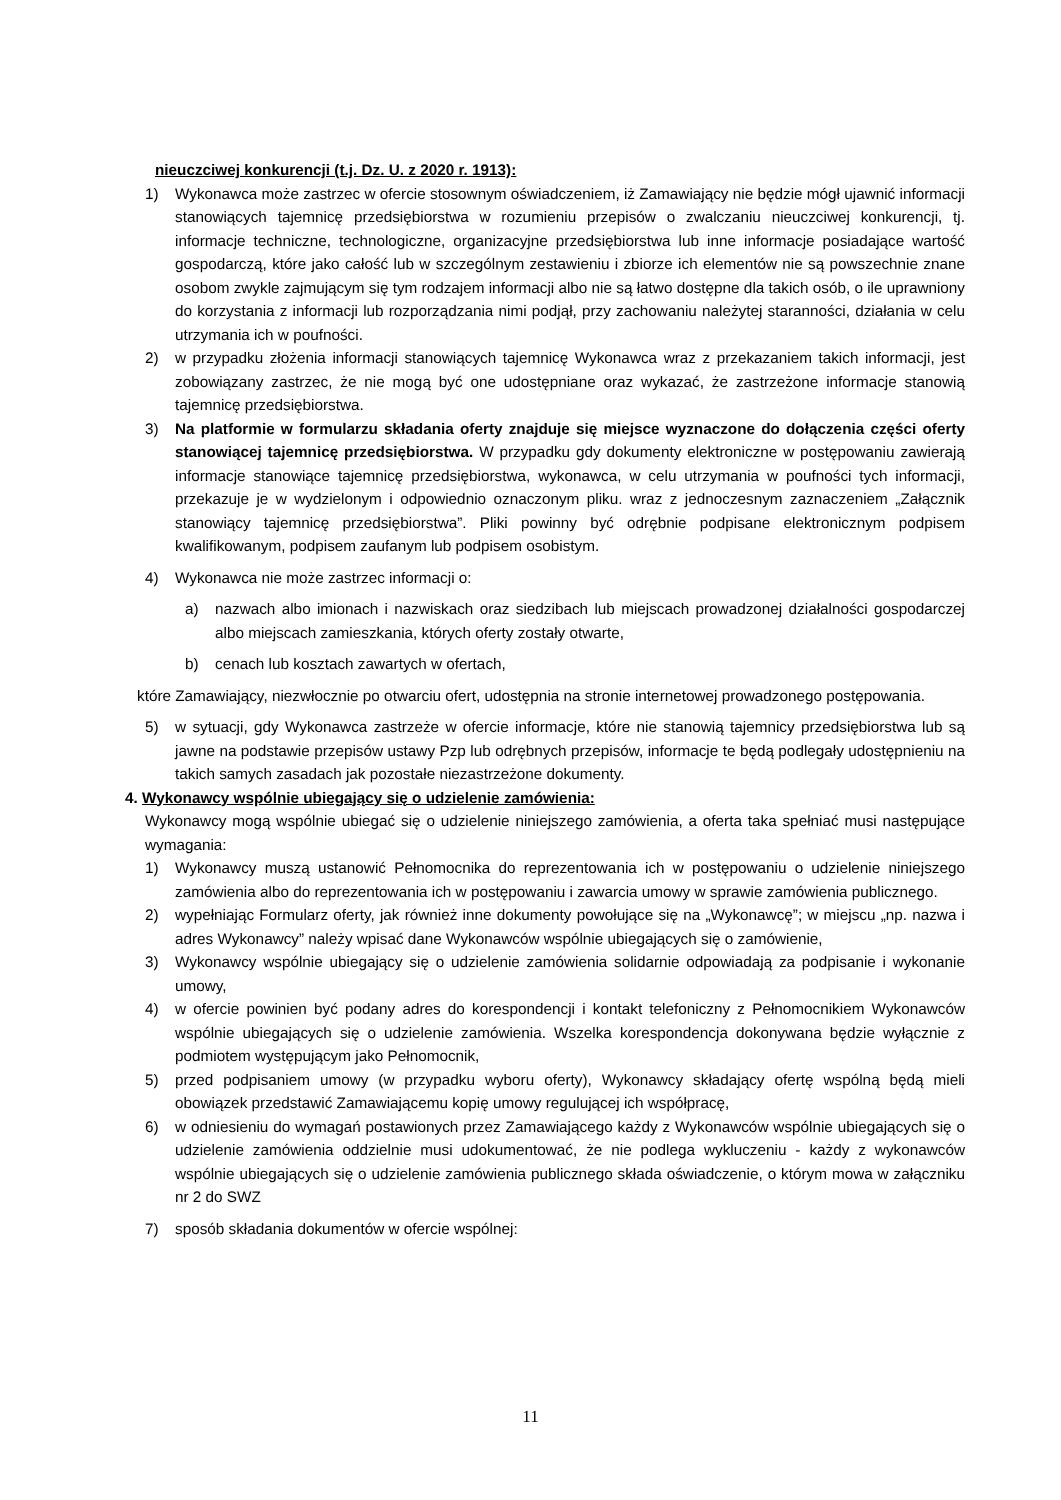nieuczciwej konkurencji (t.j. Dz. U. z 2020 r. 1913):
1) Wykonawca może zastrzec w ofercie stosownym oświadczeniem, iż Zamawiający nie będzie mógł ujawnić informacji stanowiących tajemnicę przedsiębiorstwa w rozumieniu przepisów o zwalczaniu nieuczciwej konkurencji, tj. informacje techniczne, technologiczne, organizacyjne przedsiębiorstwa lub inne informacje posiadające wartość gospodarczą, które jako całość lub w szczególnym zestawieniu i zbiorze ich elementów nie są powszechnie znane osobom zwykle zajmującym się tym rodzajem informacji albo nie są łatwo dostępne dla takich osób, o ile uprawniony do korzystania z informacji lub rozporządzania nimi podjął, przy zachowaniu należytej staranności, działania w celu utrzymania ich w poufności.
2) w przypadku złożenia informacji stanowiących tajemnicę Wykonawca wraz z przekazaniem takich informacji, jest zobowiązany zastrzec, że nie mogą być one udostępniane oraz wykazać, że zastrzeżone informacje stanowią tajemnicę przedsiębiorstwa.
3) Na platformie w formularzu składania oferty znajduje się miejsce wyznaczone do dołączenia części oferty stanowiącej tajemnicę przedsiębiorstwa. W przypadku gdy dokumenty elektroniczne w postępowaniu zawierają informacje stanowiące tajemnicę przedsiębiorstwa, wykonawca, w celu utrzymania w poufności tych informacji, przekazuje je w wydzielonym i odpowiednio oznaczonym pliku. wraz z jednoczesnym zaznaczeniem „Załącznik stanowiący tajemnicę przedsiębiorstwa”. Pliki powinny być odrębnie podpisane elektronicznym podpisem kwalifikowanym, podpisem zaufanym lub podpisem osobistym.
4) Wykonawca nie może zastrzec informacji o:
a) nazwach albo imionach i nazwiskach oraz siedzibach lub miejscach prowadzonej działalności gospodarczej albo miejscach zamieszkania, których oferty zostały otwarte,
b) cenach lub kosztach zawartych w ofertach,
które Zamawiający, niezwłocznie po otwarciu ofert, udostępnia na stronie internetowej prowadzonego postępowania.
5) w sytuacji, gdy Wykonawca zastrzeże w ofercie informacje, które nie stanowią tajemnicy przedsiębiorstwa lub są jawne na podstawie przepisów ustawy Pzp lub odrębnych przepisów, informacje te będą podlegały udostępnieniu na takich samych zasadach jak pozostałe niezastrzeżone dokumenty.
4. Wykonawcy wspólnie ubiegający się o udzielenie zamówienia:
Wykonawcy mogą wspólnie ubiegać się o udzielenie niniejszego zamówienia, a oferta taka spełniać musi następujące wymagania:
1) Wykonawcy muszą ustanowić Pełnomocnika do reprezentowania ich w postępowaniu o udzielenie niniejszego zamówienia albo do reprezentowania ich w postępowaniu i zawarcia umowy w sprawie zamówienia publicznego.
2) wypełniając Formularz oferty, jak również inne dokumenty powołujące się na „Wykonawcę”; w miejscu „np. nazwa i adres Wykonawcy” należy wpisać dane Wykonawców wspólnie ubiegających się o zamówienie,
3) Wykonawcy wspólnie ubiegający się o udzielenie zamówienia solidarnie odpowiadają za podpisanie i wykonanie umowy,
4) w ofercie powinien być podany adres do korespondencji i kontakt telefoniczny z Pełnomocnikiem Wykonawców wspólnie ubiegających się o udzielenie zamówienia. Wszelka korespondencja dokonywana będzie wyłącznie z podmiotem występującym jako Pełnomocnik,
5) przed podpisaniem umowy (w przypadku wyboru oferty), Wykonawcy składający ofertę wspólną będą mieli obowiązek przedstawić Zamawiającemu kopię umowy regulującej ich współpracę,
6) w odniesieniu do wymagań postawionych przez Zamawiającego każdy z Wykonawców wspólnie ubiegających się o udzielenie zamówienia oddzielnie musi udokumentować, że nie podlega wykluczeniu - każdy z wykonawców wspólnie ubiegających się o udzielenie zamówienia publicznego składa oświadczenie, o którym mowa w załączniku nr 2 do SWZ
7) sposób składania dokumentów w ofercie wspólnej:
11